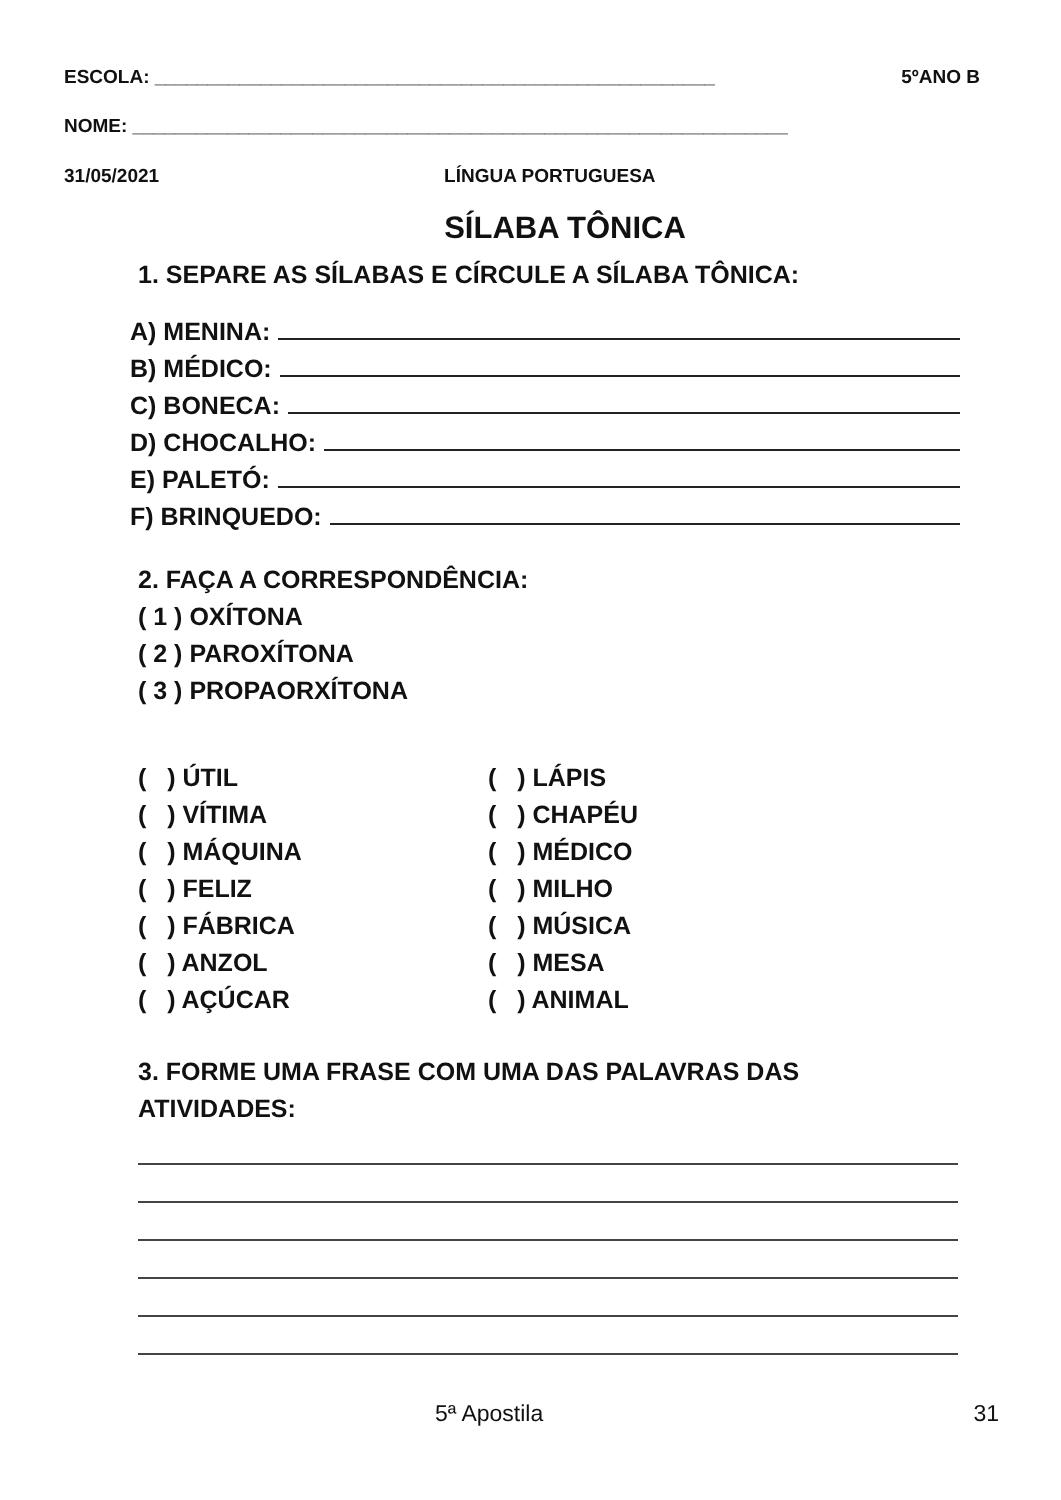ESCOLA: _____________________________________________________ 5ºANO B
NOME: ______________________________________________________________
31/05/2021 LÍNGUA PORTUGUESA
SÍLABA TÔNICA
1. SEPARE AS SÍLABAS E CÍRCULE A SÍLABA TÔNICA:
A) MENINA:
B) MÉDICO:
C) BONECA:
D) CHOCALHO:
E) PALETÓ:
F) BRINQUEDO:
2. FAÇA A CORRESPONDÊNCIA:
( 1 ) OXÍTONA
( 2 ) PAROXÍTONA
( 3 ) PROPAORXÍTONA
( ) ÚTIL
( ) VÍTIMA
( ) MÁQUINA
( ) FELIZ
( ) FÁBRICA
( ) ANZOL
( ) AÇÚCAR
( ) LÁPIS
( ) CHAPÉU
( ) MÉDICO
( ) MILHO
( ) MÚSICA
( ) MESA
( ) ANIMAL
3. FORME UMA FRASE COM UMA DAS PALAVRAS DAS ATIVIDADES:
5ª Apostila 31